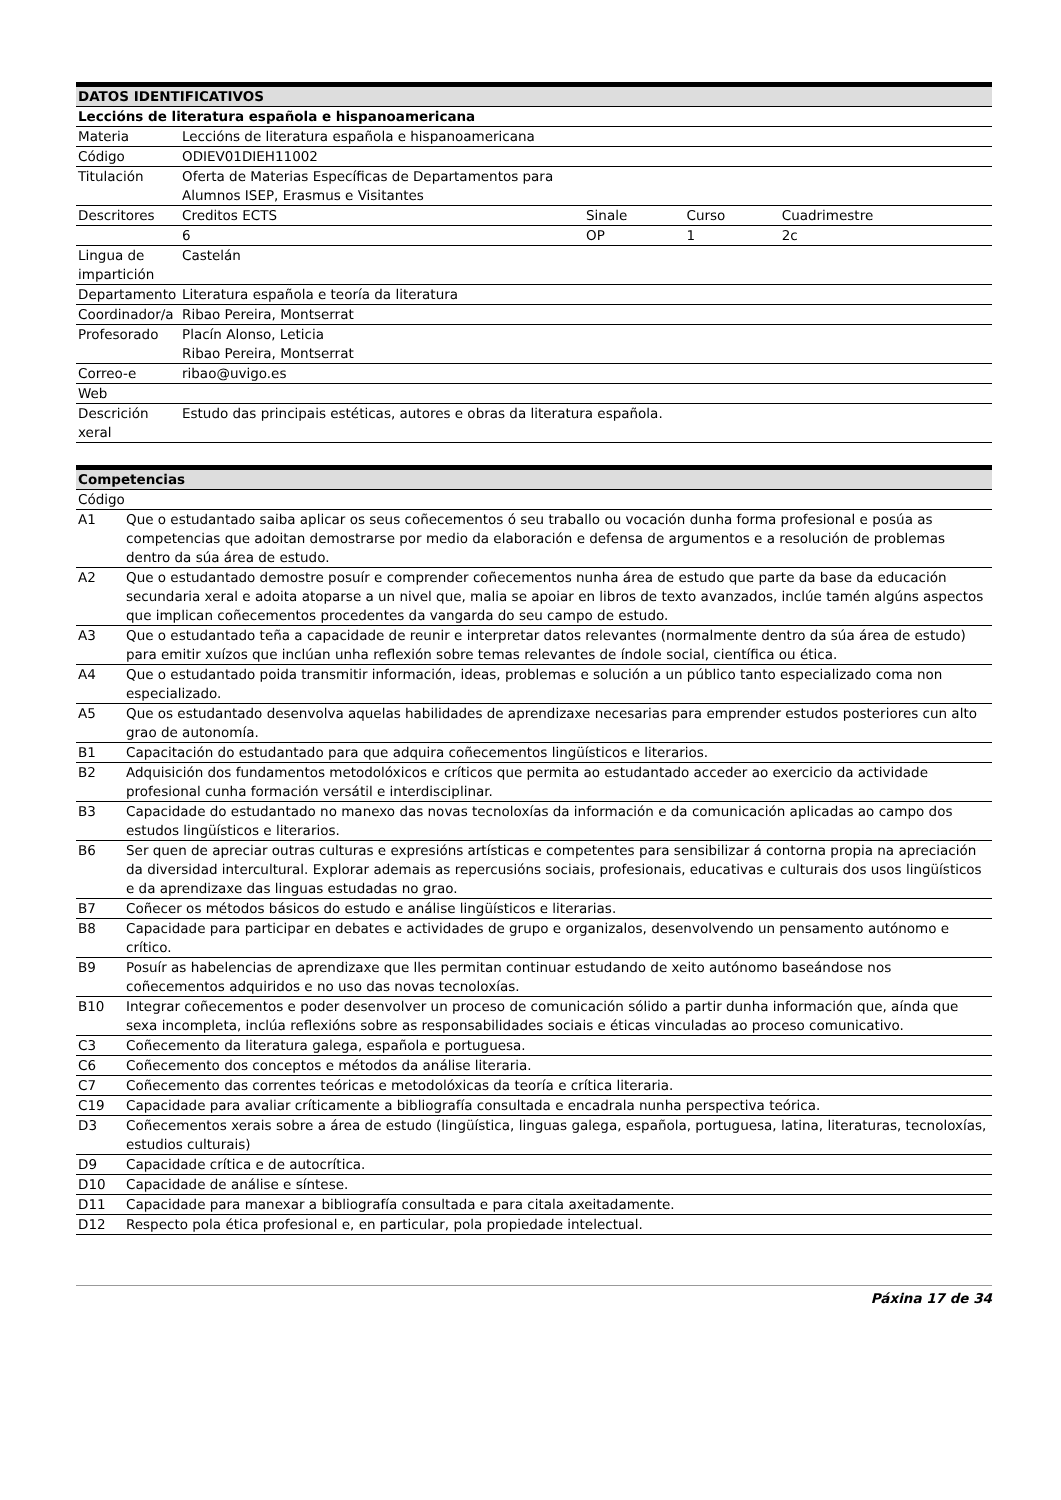| DATOS IDENTIFICATIVOS | | | | |
| --- | --- | --- | --- | --- |
| Leccións de literatura española e hispanoamericana | | | | |
| Materia | Leccións de literatura española e hispanoamericana | | | |
| Código | ODIEV01DIEH11002 | | | |
| Titulación | Oferta de Materias Específicas de Departamentos para Alumnos ISEP, Erasmus e Visitantes | | | |
| Descritores | Creditos ECTS | Sinale | Curso | Cuadrimestre |
| | 6 | OP | 1 | 2c |
| Lingua de impartición | Castelán | | | |
| Departamento | Literatura española e teoría da literatura | | | |
| Coordinador/a | Ribao Pereira, Montserrat | | | |
| Profesorado | Placín Alonso, Leticia Ribao Pereira, Montserrat | | | |
| Correo-e | ribao@uvigo.es | | | |
| Web | | | | |
| Descrición xeral | Estudo das principais estéticas, autores e obras da literatura española. | | | |
| Competencias | |
| --- | --- |
| Código | |
| A1 | Que o estudantado saiba aplicar os seus coñecementos ó seu traballo ou vocación dunha forma profesional e posúa as competencias que adoitan demostrarse por medio da elaboración e defensa de argumentos e a resolución de problemas dentro da súa área de estudo. |
| A2 | Que o estudantado demostre posuír e comprender coñecementos nunha área de estudo que parte da base da educación secundaria xeral e adoita atoparse a un nivel que, malia se apoiar en libros de texto avanzados, inclúe tamén algúns aspectos que implican coñecementos procedentes da vangarda do seu campo de estudo. |
| A3 | Que o estudantado teña a capacidade de reunir e interpretar datos relevantes (normalmente dentro da súa área de estudo) para emitir xuízos que inclúan unha reflexión sobre temas relevantes de índole social, científica ou ética. |
| A4 | Que o estudantado poida transmitir información, ideas, problemas e solución a un público tanto especializado coma non especializado. |
| A5 | Que os estudantado desenvolva aquelas habilidades de aprendizaxe necesarias para emprender estudos posteriores cun alto grao de autonomía. |
| B1 | Capacitación do estudantado para que adquira coñecementos lingüísticos e literarios. |
| B2 | Adquisición dos fundamentos metodolóxicos e críticos que permita ao estudantado acceder ao exercicio da actividade profesional cunha formación versátil e interdisciplinar. |
| B3 | Capacidade do estudantado no manexo das novas tecnoloxías da información e da comunicación aplicadas ao campo dos estudos lingüísticos e literarios. |
| B6 | Ser quen de apreciar outras culturas e expresións artísticas e competentes para sensibilizar á contorna propia na apreciación da diversidad intercultural. Explorar ademais as repercusións sociais, profesionais, educativas e culturais dos usos lingüísticos e da aprendizaxe das linguas estudadas no grao. |
| B7 | Coñecer os métodos básicos do estudo e análise lingüísticos e literarias. |
| B8 | Capacidade para participar en debates e actividades de grupo e organizalos, desenvolvendo un pensamento autónomo e crítico. |
| B9 | Posuír as habelencias de aprendizaxe que lles permitan continuar estudando de xeito autónomo baseándose nos coñecementos adquiridos e no uso das novas tecnoloxías. |
| B10 | Integrar coñecementos e poder desenvolver un proceso de comunicación sólido a partir dunha información que, aínda que sexa incompleta, inclúa reflexións sobre as responsabilidades sociais e éticas vinculadas ao proceso comunicativo. |
| C3 | Coñecemento da literatura galega, española e portuguesa. |
| C6 | Coñecemento dos conceptos e métodos da análise literaria. |
| C7 | Coñecemento das correntes teóricas e metodolóxicas da teoría e crítica literaria. |
| C19 | Capacidade para avaliar críticamente a bibliografía consultada e encadrala nunha perspectiva teórica. |
| D3 | Coñecementos xerais sobre a área de estudo (lingüística, linguas galega, española, portuguesa, latina, literaturas, tecnoloxías, estudios culturais) |
| D9 | Capacidade crítica e de autocrítica. |
| D10 | Capacidade de análise e síntese. |
| D11 | Capacidade para manexar a bibliografía consultada e para citala axeitadamente. |
| D12 | Respecto pola ética profesional e, en particular, pola propiedade intelectual. |
Páxina 17 de 34